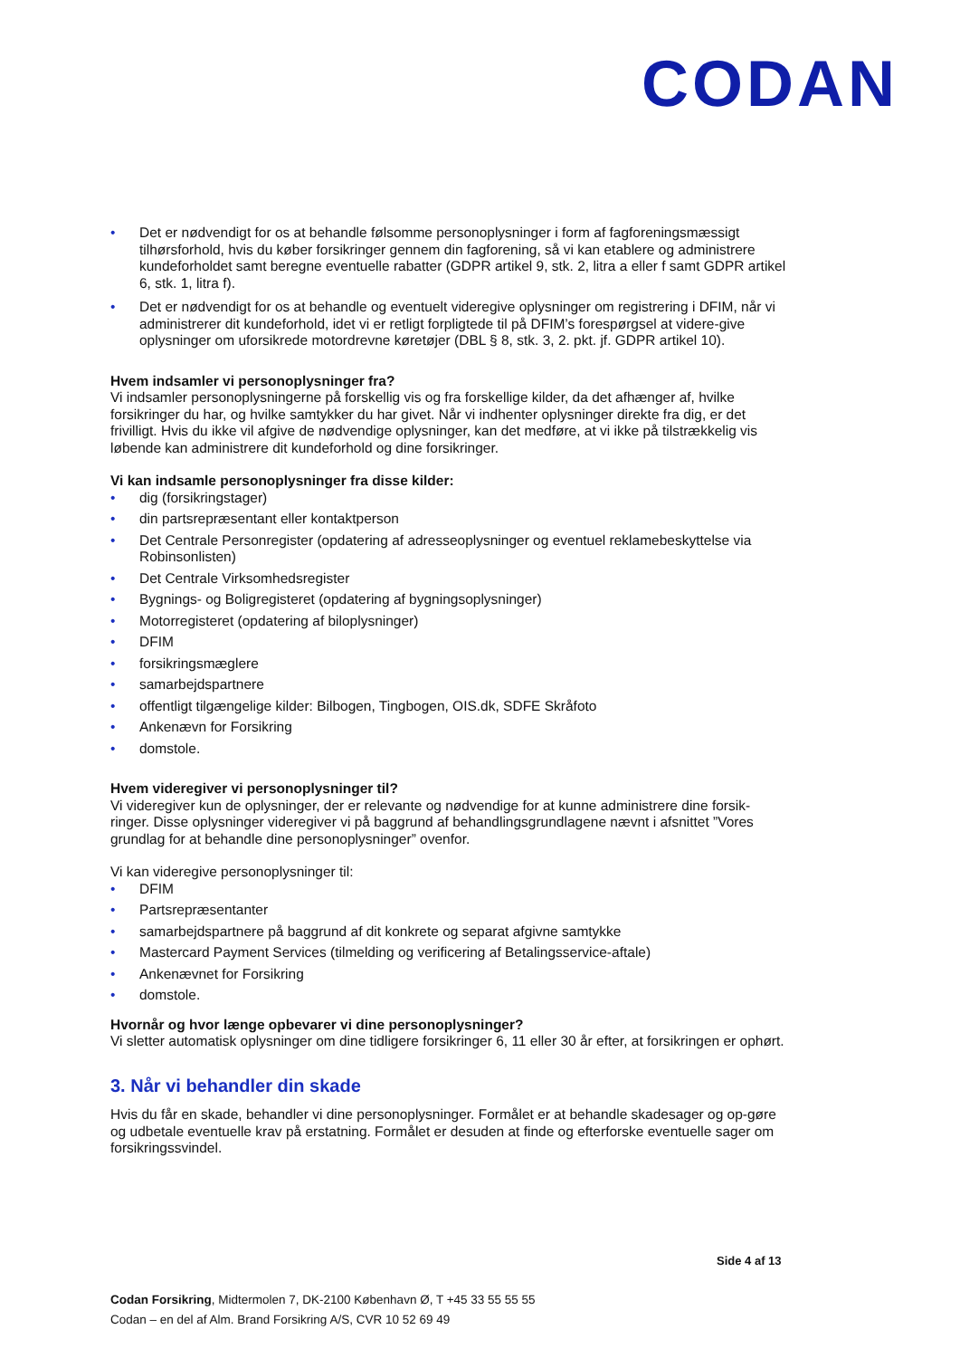CODAN
• Det er nødvendigt for os at behandle følsomme personoplysninger i form af fagforeningsmæssigt tilhørsforhold, hvis du køber forsikringer gennem din fagforening, så vi kan etablere og administrere kundeforholdet samt beregne eventuelle rabatter (GDPR artikel 9, stk. 2, litra a eller f samt GDPR artikel 6, stk. 1, litra f).
• Det er nødvendigt for os at behandle og eventuelt videregive oplysninger om registrering i DFIM, når vi administrerer dit kundeforhold, idet vi er retligt forpligtede til på DFIM’s forespørgsel at videre-give oplysninger om uforsikrede motordrevne køretøjer (DBL § 8, stk. 3, 2. pkt. jf. GDPR artikel 10).
Hvem indsamler vi personoplysninger fra?
Vi indsamler personoplysningerne på forskellig vis og fra forskellige kilder, da det afhænger af, hvilke forsikringer du har, og hvilke samtykker du har givet. Når vi indhenter oplysninger direkte fra dig, er det frivilligt. Hvis du ikke vil afgive de nødvendige oplysninger, kan det medføre, at vi ikke på tilstrækkelig vis løbende kan administrere dit kundeforhold og dine forsikringer.
Vi kan indsamle personoplysninger fra disse kilder:
• dig (forsikringstager)
• din partsrepræsentant eller kontaktperson
• Det Centrale Personregister (opdatering af adresseoplysninger og eventuel reklamebeskyttelse via Robinsonlisten)
• Det Centrale Virksomhedsregister
• Bygnings- og Boligregisteret (opdatering af bygningsoplysninger)
• Motorregisteret (opdatering af biloplysninger)
• DFIM
• forsikringsmæglere
• samarbejdspartnere
• offentligt tilgængelige kilder: Bilbogen, Tingbogen, OIS.dk, SDFE Skråfoto
• Ankenævn for Forsikring
• domstole.
Hvem videregiver vi personoplysninger til?
Vi videregiver kun de oplysninger, der er relevante og nødvendige for at kunne administrere dine forsik-ringer. Disse oplysninger videregiver vi på baggrund af behandlingsgrundlagene nævnt i afsnittet ”Vores grundlag for at behandle dine personoplysninger” ovenfor.
Vi kan videregive personoplysninger til:
• DFIM
• Partsrepræsentanter
• samarbejdspartnere på baggrund af dit konkrete og separat afgivne samtykke
• Mastercard Payment Services (tilmelding og verificering af Betalingsservice-aftale)
• Ankenævnet for Forsikring
• domstole.
Hvornår og hvor længe opbevarer vi dine personoplysninger?
Vi sletter automatisk oplysninger om dine tidligere forsikringer 6, 11 eller 30 år efter, at forsikringen er ophørt.
3. Når vi behandler din skade
Hvis du får en skade, behandler vi dine personoplysninger. Formålet er at behandle skadesager og op-gøre og udbetale eventuelle krav på erstatning. Formålet er desuden at finde og efterforske eventuelle sager om forsikringssvindel.
Side 4 af 13
Codan Forsikring, Midtermolen 7, DK-2100 København Ø, T +45 33 55 55 55
Codan – en del af Alm. Brand Forsikring A/S, CVR 10 52 69 49